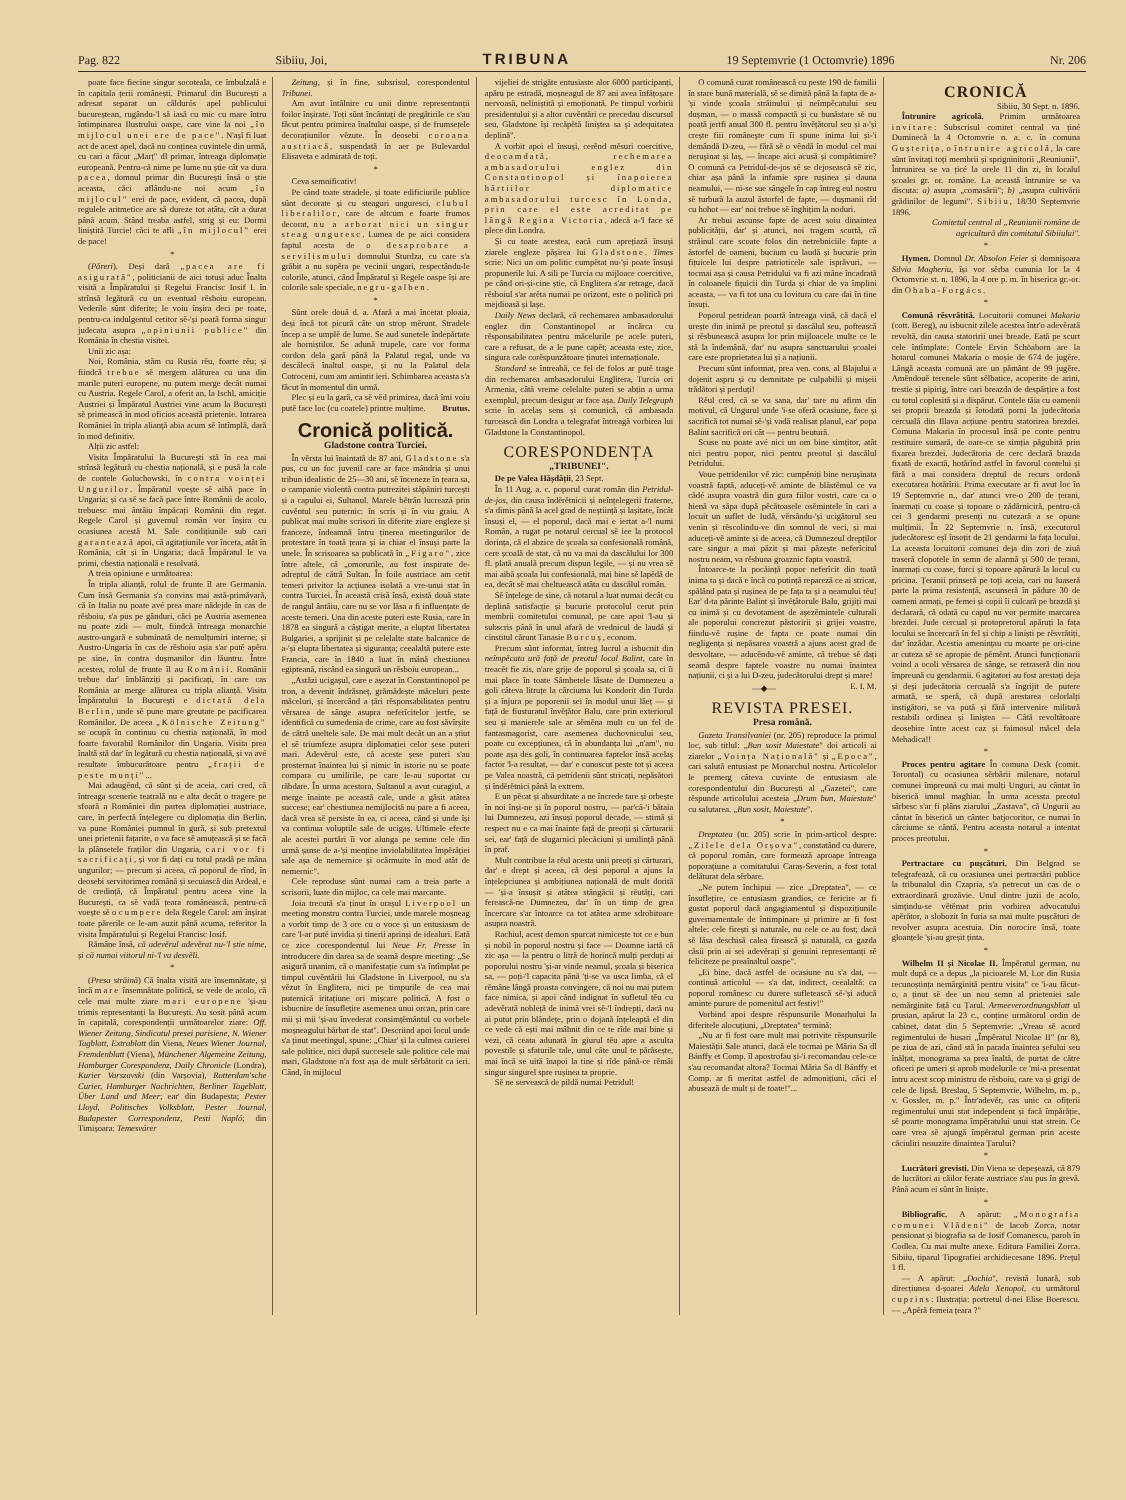Pag. 822 Sibiiu, Joi, TRIBUNA 19 Septemvrie (1 Octomvrie) 1896 Nr. 206
poate face fiecine singur socoteala, ce îmbulzală e în capitala țerii românești. Primarul din București a adresat separat un căldurós apel publicului bucureștean, rugându-'l să iasă cu mic cu mare întru întimpinarea Ilustrului oaspe, care vine la noi „în mijlocul unei ere de pace". N'așĭ fi luat act de acest apel, dacă nu conținea cuvintele din urmă, cu cari a făcut „Marț" dl primar, întreaga diplomație europeană. Pentru-că nime pe lume nu știe cât va dura pacea, domnul primar din București însă o știe aceasta, căci aflându-ne noi acum „în mijlocul" erei de pace, evident, că pacea, după regulele aritmetice are să dureze tot atâta, cât a durat până acum. Stând treaba astfel, strig și eu: Dormi liniștită Turcie! căci te afli „în mijlocul" erei de pace!
*
(Păreri). Deși dară „pacea are fi asigurată", politicianii de aici totuși aduc Înalta visită a Împăratului și Regelui Francisc Iosif I. în strînsă legătură cu un eventual rĕsboiu european. Vederile sûnt diferite; le voiu înșira deci pe toate, pentru-ca indulgentul cetitor sĕ-'și poată forma singur judecata asupra „opiniunii publice" din România în chestia visitei.
Unii zic așa:
Noi, România, stăm cu Rusia rĕu, foarte rĕu; și fiindcă trebue sĕ mergem alăturea cu una din marile puteri europene, nu putem merge decât numai cu Austria. Regele Carol, a oferit an, la Ischl, amiciție Austriei și Împăratul Austriei vine acum la București sĕ primească în mod oficios această prietenie. Intrarea României în tripla alianță abia acum sĕ întîmplă, dară în mod definitiv.
Alții zic astfel:
Visita Împăratului la București stă în cea mai strînsă legătură cu chestia națională, și e pusă la cale de contele Goluchowski, în contra voinței Ungurilor. Împăratul voește sĕ aibă pace în Ungaria; și ca sĕ se facă pace între Românii de acolo, trebuesc mai ântâiu împăcați Românii din regat. Regele Carol și guvernul român vor înșira cu ocasiunea acestă M. Sale condițiunile sub cari garantează apoi, că agitațiunile vor înceta, atât în România, cât și în Ungaria; dacă Împăratul le va primi, chestia națională e resolvată.
A treia opiniune e următoarea:
În tripla alianță, rolul de frunte îl are Germania. Cum însă Germania s'a convins mai astă-primăvară, că în Italia nu poate avé prea mare nădejde în cas de rĕsboiu, s'a pus pe gânduri, căci pe Austria asemenea nu poate zidi — mult, fiindcă întreaga monarchie austro-ungară e subminată de nemulțumiri interne; și Austro-Ungaria în cas de rĕsboiu așia s'ar putĕ apĕra pe sine, în contra dușmanilor din lăuntru. Între acestea, rolul de frunte îl au Românii. Românii trebue dar' îmblânziți și pacificați, în care cas România ar merge alăturea cu tripla alianță. Visita Împăratului la București e dictată dela Berlin, unde sĕ pune mare greutate pe pacificarea Românilor. De aceea „Kölnische Zeitung" se ocupă în continuu cu chestia națională, în mod foarte favorabil Românilor din Ungaria. Visita prea înaltă stă dar' în legătură cu chestia națională, și va avé resultate îmbucurătoare pentru „frații de peste munți"...
Mai adaugĕnd, că sûnt și de aceia, cari cred, că întreaga scenerie teatrală nu e alta decât o tragere pe sfoară a României din partea diplomației austriace, care, în perfectă înțelegere cu diplomația din Berlin, va pune României pumnul în gură, și sub pretextul unei prietenii fațarite, o va face sĕ amuțească și se facă la plânsetele fraților din Ungaria, cari vor fi sacrificați, și vor fi dați cu totul pradă pe mâna ungurilor; — precum și aceea, că poporul de rînd, în deosebi servitorimea română și secuiască din Ardeal, e de credință, că Împăratul pentru aceea vine la București, ca sĕ vadă țeara românească, pentru-că voește sĕ o cumpere dela Regele Carol: am înșirat toate părerile ce le-am auzit până acuma, referitor la visita Împăratului și Regelui Francisc Iosif.
Rămâne însă, că adevĕrul adevĕrat nu-'l știe nime, și că numai viitorul ni-'l va desvĕli.
*
(Presa străină) Că înalta visită are însemnătate, și încă mare însemnătate politică, se vede de acolo, că cele mai multe ziare mari europene 'și-au trimis representanți la București. Au sosit până acum în capitală, corespondenții următoarelor ziare: Off. Wiener Zeitung, Sindicatul presei parisiene, N. Wiener Tagblatt, Extrablatt din Viena, Neues Wiener Journal, Fremdenblatt (Viena), Münchener Algemeine Zeitung, Hamburger Corespondenz, Daily Chronicle (Londra), Kurier Varszavski (din Varșovia), Rotterdam'sche Curier, Hamburger Nachrichten, Berliner Tageblatt, Über Land und Meer; ear' din Budapesta; Pester Lloyd, Politisches Volksblatt, Pester Journal, Budapester Correspondenz, Pesti Napló; din Timișoara: Temesvárer
Zeitung, și în fine, subsrisul, corespondentul Tribunei.
Am avut întâlnire cu unii dintre representanții foilor înșirate. Toți sûnt încântați de pregătirile ce s'au făcut pentru primirea înaltului oaspe, și de frumsețele decorațiunilor vĕzute. În deosebi coroana austriacă, suspendată în aer pe Bulevardul Elisaveta e admirată de toți.
*
Ceva semnificativ!
Pe când toate stradele, și toate edificiurile publice sûnt decorate și cu steaguri unguresci, clubul liberalilor, care de altcum e foarte frumos decorat, nu a arborat nici un singur steag unguresc. Lumea de pe aici considera faptul acesta de o desaprobare a servilismului domnului Sturdza, cu care s'a grăbit a nu supĕra pe vecinii ungari, respectându-le colorile, atunci, când Împăratul și Regele oaspe își are colorile sale speciale, negru-galben.
*
Sûnt orele două d. a. Afară a mai încetat ploaia, deși încă tot picură câte un strop mĕrunt. Stradele încep a se umplĕ de lume. Se aud sunetele îndepărtate ale horniștilor. Se adună trupele, care vor forma cordon dela gară până la Palatul regal, unde va descălecă înaltul oaspe, și nu la Palatul dela Cotroceni, cum am amintit ieri. Schimbarea aceasta s'a făcut în momentul din urmă.
Plec și eu la gară, ca sĕ vĕd primirea, dacă îmi voiu putĕ face loc (cu coatele) printre mulțime. Brutus.
Cronică politică.
Gladstone contra Turciei.
În vĕrsta lui înaintată de 87 ani, Gladstone s'a pus, cu un foc juvenil care ar face mândria și unui tribun idealistic de 25—30 ani, sĕ înceneze în țeara sa, o campanie violentă contra putrezitei stăpâniri turcești și a capului ei, Sultanul. Marele bĕtrân lucrează prin cuvĕntul seu puternic: în scris și în viu graiu. A publicat mai multe scrisori în diferite ziare engleze și franceze, îndeamnă întru ținerea meetingurilor de protestare în toată țeara și ia chiar el însuși parte la unele. În scrisoarea sa publicată în „Figaro", zice între altele, că „omorurile, au fost inspirate de-adreptul de cătră Sultan. În foile austriace am cetit temeri privitor la acțiunea isolată a vre-unui stat în contra Turciei. În această crisă însă, există două state de rangul ântâiu, care nu se vor lăsa a fi influențate de aceste temeri. Una din aceste puteri este Rusia, care în 1878 ea singură a câștigat merite, a eluptat libertatea Bulgariei, a sprijinit și pe celelalte state balcanice de a-'și elupta libertatea și siguranța; ceealaltă putere este Francia, care în 1840 a luat în mână chestiunea egipteană, riscând ea singură un rĕsboiu european...
„Astăzi ucigașul, care e așezat în Constantinopol pe tron, a devenit îndrăsneț, grămădește măceluri peste măceluri, și încercând a țări rĕsponsabilitatea pentru vĕrsarea de sânge asupra neferîcitelor jertfe, se identifică cu sumedenia de crime, care au fost săvîrșite de cătră uneltele sale. De mai mult decât un an a știut el sĕ triumfeze asupra diplomației celor șese puteri mari. Adevĕrul este, că aceste șese puteri s'au prosternat înaintea lui și nimic în istorie nu se poate compara cu umilirile, pe care le-au suportat cu răbdare. În urma acestora, Sultanul a avut curagiul, a merge înainte pe această cale, unde a găsit atâtea succese; ear' chestiunea nemijlocită nu pare a fi aceea, dacă vrea sĕ persiste în ea, ci aceea, când și unde își va continua voluptile sale de ucigaș. Ultimele efecte ale acestei purtări îi vor alunga pe semne cele din urmă șanse de a-'și menține inviolabilitatea împĕrăției sale așa de nemernice și ocârmuite în mod atât de nemernic".
Cele reproduse sûnt numai cam a treia parte a scrisorii, luate din mijloc, ca cele mai marcante.
Joia trecută s'a ținut în orașul Liverpool un meeting monstru contra Turciei, unde marele moșneag a vorbit timp de 3 ore cu o voce și un entusiasm de care 'l-ar putĕ invidia și tinerii aprinși de idealuri. Eată ce zice corespondentul lui Neue Fr. Presse în introducere din darea sa de seamă despre meeting: „Se asigură unanim, că o manifestație cum s'a întîmplat pe timpul cuvĕntării lui Gladstone în Liverpool, nu s'a vĕzut în Englitera, nici pe timpurile de cea mai puternică iritațiune ori mișcare politică. A fost o isbucnire de însuflețire asemenea unui orcan, prin care mii și mii 'și-au învederat consimțĕmântul cu vorbele moșneagului bărbat de stat". Descriind apoi locul unde s'a ținut meetingul, spune: „Chiar' și la culmea carierei sale politice, nici după succesele sale politice cele mai mari, Gladstone n'a fost așa de mult sĕrbătorit ca ieri. Când, în mijlocul
vijeliei de strigăte entusiaste alor 6000 participanți, apăru pe estradă, moșneagul de 87 ani avea înfățoșare nervoasă, neliniștită și emoționată. Pe timpul vorbirii presidentului și a altor cuvĕntări ce precedau discursul seu, Gladstone își recăpĕtă liniștea sa și adequitatea deplină".
A vorbit apoi el însuși, cerĕnd mĕsuri coercitive, deocamdată, rechemarea ambasadorului englez din Constantinopol și înapoierea hârtiilor diplomatice ambasadorului turcesc în Londa, prin care el este acreditat pe lângă Regina Victoria, adecă a-'l face sĕ plece din Londra.
Și cu toate acestea, eacă cum aprețiază însuși ziarele engleze pășirea lui Gladstone. Times scrie: Nici un om politic cumpĕtat nu-'și poate însuși propunerile lui. A sili pe Turcia cu mijloace coercitive, pe când ori-și-cine știe, că Englitera s'ar retrage, dacă rĕsboiul s'ar arĕta numai pe orizont, este o politică pri mejdioasă și lașe.
Daily News declară, că rechemarea ambasadorului englez din Constantinopol ar încărca cu rĕsponsabilitatea pentru măcelurile pe acele puteri, care a refusat, de a le pune capĕt; aceasta este, zice, singura cale corĕspunzătoare ținutei internaționale.
Standard se întreabă, ce fel de folos ar putĕ trage din rechemarea ambasadorului Englitera, Turcia ori Armenia, câtă vreme celelalte puteri se abțin a urma exemplul, precum desigur ar face așa. Daily Telegraph scrie în acelaș sens și comunică, că ambasada turcească din Londra a telegrafat întreagă vorbirea lui Gladstone la Constantinopol.
CORESPONDENȚA
„TRIBUNEI".
De pe Valea Hășdății, 23 Sept.
În 11 Aug. a. c. poporul curat român din Petridul-de-jos, din causa îndĕrĕtnicii și neînțelegerii fraterne, s'a dimis până la acel grad de neștiință și lașitate, încât însuși el, — el poporul, dacă mai e iertat a-'l numi Român, a rugat pe notarul cercual sĕ iee la protocol dorința, că el abzice de școala sa confesională română, cere școală de stat, că nu va mai da dascălului lor 300 fl. plată anuală precum dispun legile, — și nu vrea sĕ mai aibă școala lui confesională, mai bine sĕ lapĕdă de ea, decât sĕ mai cheltuească atâta cu dascălul român.
Sĕ înțelege de sine, că notarul a luat numai decât cu deplină satisfacție și bucurie protocolul cerut prin membrii comitetului comunal, pe care apoi 'l-au și subscris până în unul afară de vrednicul de laudă și cinstitul cărunt Tanasie Burcuș, econom.
Precum sûnt informat, întreg lucrul a isbucnit din neîmpĕcata ură față de preotul local Balint, care în treacĕt fie zis, n'are grije de poporul și școala sa, ci îi mai place în toate Sâmbetele lăsate de Dumnezeu a goli câteva litruțe la cârciuma lui Kondorit din Turda și a înjura pe poporenii sei în modul unui lăeț — și față de fiusturatul învĕțător Balu, care prin exteriorul seu și manierele sale ar sĕmĕna mult cu un fel de fantasmagorist, care asemenea duchovnicului seu, poate cu excepțiunea, că în abundanța lui „n'am", nu poate așa des goli, în continuarea faptelor însă acelaș factor 'l-a resultat, — dar' e cunoscut peste tot și aceea pe Valea noastră, că petridenii sûnt stricați, nepăsători și îndĕrĕtnici până la extrem.
E un pĕcat și absurditate a ne încrede tare și orbește în noi înși-ne și în poporul nostru, — par'că-'i bătaia lui Dumnezeu, azi însuși poporul decade, — stimă și respect nu e ca mai înainte față de preoții și cărturarii sei, ear' față de slugarnici plecăciuni și umilință până în praf.
Mult contribue la rĕul acesta unii preoți și cărturari, dar' e drept și aceea, că deși poporul a ajuns la înțelepciunea și ambițiunea națională de mult dorită — 'și-a însușit și atâtea stângăcii și rĕutăți, cari ferească-ne Dumnezeu, dar' în un timp de grea încercare s'ar întoarce ca tot atâtea arme sdrobitoare asupra noastră.
Rachiul, acest demon spurcat nimicește tot ce e bun și nobil în poporul nostru și face — Doamne iartă că zic așa — la pentru o litră de horincă mulți perduți ai poporului nostru 'și-ar vinde neamul, școala și biserica sa, — poți-'l capacita până 'ți-se va usca limba, că el rĕmâne lângă proasta convingere, că noi nu mai putem face nimica, și apoi când indignat în sufletul tĕu cu adevĕrată nobleță de inimă vrei sĕ-'l îndrepți, dacă nu ai putut prin blândețe, prin o dojană înțeleaptă el din ce vede că ești mai mâhnit din ce te rîde mai bine și vezi, că ceata adunată în giurul tĕu apre a asculta povestile și sfaturile tale, unul câte unul te părăsește, mai încă se uită înapoi la tine și rîde până-ce rĕmâi singur singurel spre rușinea ta proprie.
Sĕ ne servească de pildă numai Petridul!
O comună curat românească cu peste 190 de familii în stare bună materială, sĕ se dimită până la fapta de a-'și vinde școala străinului și neîmpĕcatului seu dușman, — o massă compactă și cu bunăstare sĕ nu poată jertfi anual 300 fl. pentru învĕțătorul seu și a-'și crește fiii româneşte cum îi spune inima lui și-'i demândă D-zeu, — fără sĕ o vêndă în modul cel mai neruşinat și laș, — încape aici acusă și compătimire? O comună ca Petridul-de-jos sĕ se dejosească sĕ zic, chiar așa până la infamie spre rușinea și dauna neamului, — ni-se sue sângele în cap întreg eul nostru sĕ turbură la auzul ăstorfel de fapte, — dușmanii rîd cu hohot — ear' noi trebue sĕ înghițim la noduri.
Ar trebui ascunse fapte de acest soiu dinaintea publicității, dar' și atunci, noi tragem scurtă, că străinul care scoate folos din netrebniciile fapte a ăstorfel de oameni, bucium cu laudă și bucurie prin fițuicele lui despre patrioticele sale isprăvuri, — tocmai așa și causa Petridului va fi azi mâne încadrată în coloanele fițuicii din Turda și chiar de va împlini aceasta, — va fi tot una cu lovitura cu care dai în tine însuți.
Poporul petridean poartă întreaga vină, că dacă el urește din inimă pe preotul și dascălul seu, poftească și rĕsbunească asupra lor prin mijloacele multe ce le stă la îndemână, dar' nu asupra sanctuarului școalei care este proprietatea lui și a națiunii.
Precum sûnt informat, prea ven. cons. al Blajului a dojenit aspru și cu demnitate pe culpabilii și mișeii trădători și perduți!
Rĕul cred, că se va sana, dar' tare nu afirm din motivul, că Ungurul unde 'i-se oferă ocasiune, face și sacrifică tot numai sĕ-'și vadă realisat planul, ear' popa Balint sacrifică ori cât — pentru beutură.
Scuse nu poate avé nici un om bine simțitor, atât nici pentru popor, nici pentru preotul și dascălul Petridului.
Voue petridenilor vĕ zic: cumpĕniți bine neruşinata voastră faptă, aduceți-vĕ aminte de blăstĕmul ce va cădé asupra voastră din gura fiilor vostri, care ca o hienă va săpa după pĕcătoasele osĕmintele în cari a locuit un suflet de Iudă, vĕrsându-'și ucigătorul seu venin și rĕscolindu-ve din somnul de veci, și mai aduceți-vĕ aminte și de aceea, că Dumnezeul drepților care singur a mai păzit și mai păzește neferîcitul nostru neam, va rĕsbuna groaznic fapta voastră.
Întoarce-te la pocăință popor neferîcit din toată inima ta și dacă e încă cu putință repareză ce ai stricat, spălând pata și rușinea de pe fața ta și a neamului tĕu! Ear' d-ta părinte Balint și învĕțătorule Balu, grijiți mai cu inimă și cu devotament de așezĕmintele culturali ale poporului concrezut păstoririi și grijei voastre, fiindu-vĕ rușine de fapta ce poate numai din negligența și nepăsarea voastră a ajuns acest grad de desvoltare, — aducĕndu-vĕ aminte, că trebue sĕ dați seamă despre faptele voastre nu numai înaintea națiunii, ci și a lui D-zeu, judecătorului drept și mare! E. I. M.
—◆—
REVISTA PRESEI.
Presa română.
Gazeta Transilvaniei (nr. 205) reproduce la primul loc, sub titlul: „Bun sosit Maiestate" doi articoli ai ziarelor „Voința Națională" și „Epoca", cari salută entusiast pe Monarchul nostru. Articolelor le premerg câteva cuvinte de entusiasm ale corespondentului din București al „Gazetei", care rĕspunde articolului acesteia „Drum bun, Maiestate" cu salutarea. „Bun sosit, Maiestate".
*
Dreptatea (nr. 205) scrie în prim-articol despre: „Zilele dela Orșova", constatând cu durere, că poporul român, care formează aproape întreaga poporațiune a comitatului Caraș-Severin, a fost total delăturat dela sĕrbare.
„Ne putem închipui — zice „Dreptatea", — ce însuflețire, ce entusiasm grandios, ce fericire ar fi gustat poporul dacă angagiamentul și dispozițiunile guvernamentale de întimpinare și primire ar fi fost altele: cele firești și naturale, nu cele ce au fost; dacă sĕ lăsa deschisă calea firească și naturală, ca gazda căsii prin ai sei adevĕrați și genuini representanți sĕ feliciteze pe preaînaltul oaspe".
„Ei bine, dacă astfel de ocasiune nu s'a dat, — continuă articolul — s'a dat, indirect, ceealaltă: ca poporul românesc cu durere sufletească sĕ-'și aducă aminte purure de pomenitul act festiv!"
Vorbind apoi despre rĕspunsurile Monarhului la diferitele alocuțiuni, „Dreptatea" termină:
„Nu ar fi fost oare mult mai potrivite rĕspunsurile Maiestății Sale atunci, dacă ele tocmai pe Măria Sa dl Bánffy et Comp. îl apostrofau și-'i recomandau cele-ce s'au recomandat altora? Tocmai Măria Sa dl Bánffy et Comp. ar fi meritat astfel de admonițiuni, căci el abusează de mult și de toate!"...
CRONICĂ
Sibiiu, 30 Sept. n. 1896.
Întrunire agricolă. Primim următoarea invitare: Subscrisul comitet central va ținé Duminecă la 4 Octomvrie n. a. c. în comuna Gușterița, o întrunire agricolă, la care sûnt învitați toți membrii și sprigninitorii „Reuniunii". Întrunirea se va țicé la orele 11 din zi, în localul școalei gr. or. române. La această întrunire se va discuta: a) asupra „comasării"; b) „asupra cultivării grădinilor de legumi". Sibiiu, 18/30 Septemvrie 1896.
Comitetul central al „Reuniunii române de agricultură din comitatul Sibiiului".
*
Hymen. Domnul Dr. Absolon Feier și domnișoara Silvia Magheriu, își vor sĕrba cununia lor la 4 Octomvrie st. n. 1896, la 4 ore p. m. în biserica gr.-or. din Ohaba-Forgács.
*
Comună rĕsvrătită. Locuitorii comunei Makaria (cott. Bereg), au isbucnit zilele acestea într'o adevĕrată revoltă, din causa statoririi unei breade. Eată pe scurt cele întîmplate: Contele Ervin Schöaborn are la hotarul comunei Makaria o moșie de 674 de jugĕre. Lângă aceasta comună are un pământ de 99 jugĕre. Amĕndouĕ terenele sûnt sĕlbatice, acoperite de arini, trestie și pipirig, între cari breazda de despărțire a fost cu totul coplesită și a dispărut. Contele tăia cu oamenii sei proprii breazda și îotodată porni la judecătoria cercuală din Illava acțiune pentru statorirea brezdei. Comuna Makaria în procesul însă pe conte pentru restituire sumară, de oare-ce se simția păgubită prin fixarea brezdei. Judecătoria de cerc declară brazda fixată de exactă, hotărînd astfel în favorul contelui și fără a mai considera dreptul de recurs ordonă executarea hotărîrii. Prima executare ar fi avut loc în 19 Septemvrie n., dar' atunci vre-o 200 de țerani, înarmați cu coase și topoare o zădărniciră, pentru-că cei 3 gendarmi presenți nu cutezară a se opune mulțimii. În 22 Septemvrie n. însă, executorul judecătoresc eșĭ însoțit de 21 gendarmi la fața locului. La aceasta locuitorii comunei deja din zori de ziuă traseră clopotele în semn de alarmă și 500 de țerani, înarmați cu coase, furci și topoare apărură la locul cu pricina. Țeranii prinseră pe toți aceia, cari nu luaseră parte la prima resistență, ascunseră în pădure 30 de oameni armați, pe femei și copii îi culcară pe brazdă și declarară, că odată cu capul nu vor permite marcarea brezdei. Jude cercual și protopretorul apăruți la fața locului se încercară în fel și chip a liniști pe rĕsvrătiți, dar' înzădar. Acestia amenințau cu moarte pe ori-cine ar cuteza sĕ se apropie de pĕmĕnt. Atunci funcționarii voind a ocoli vĕrsarea de sânge, se retraseră din nou împreună cu gendarmii. 6 agitatori au fost arestați deja și deși judecătoria cercuală s'a îngrijit de putere armată, se speră, că după arestarea celorlalți instigători, se va pută și fără intervenire militară restabili ordinea și liniștea — Câtă revoltătoare deosebire între acest caz și faimosul măcel dela Mehadica!!
*
Proces pentru agitare În comuna Desk (comit. Torontal) cu ocasiunea sĕrbării milenare, notarul comunei împreună cu mai mulți Unguri, au cântat în biserică imnul maghiar. În urma acessta preotul sârbesc s'ar fi plâns ziarului „Zastava", că Ungurii au cântat în biserică un cântec batjocoritor, ce numai în cârciume se cântă. Pentru aceasta notarul a intentat proces preotului.
*
Pertractare cu pușcături. Din Belgrad se telegrafează, că cu ocasiunea unei pertractări publice la tribunalul din Czapria, s'a petrecut un cas de o extraordinară grozăvie. Unul dintre juzii de acolo, simțindu-se vĕtĕmat prin vorbirea advocatului apĕrător, a slobozit în furia sa mai multe pușcături de revolver asupra acestuia. Din norocire însă, toate gloanțele 'și-au greșit ținta.
*
Wilhelm II și Nicolae II. Împĕratul german, nu mult după ce a depus „la picioarele M. Lor din Rusia recunoștința nemărginită pentru visita" ce 'i-au făcut-o, a ținut sĕ dee un nou semn al prieteniei sale nemărginite față cu Țarul. Armeeverordnungsblatt ul prusian, apărut la 23 c., conține următorul ordin de cabinet, datat din 5 Septemvrie: „Vreau sĕ acord regimentului de husari „Împĕratul Nicolae II" (nr 8), pe ziua de azi, când stă în parada înaintea șefului seu înălțat, monograma sa prea înaltă, de purtat de către oficeri pe umeri și aprob modelurile ce 'mi-a presentat întru acest scop ministru de rĕsboiu, care va și grigi de cele de lipsă. Breslau, 5 Septemvrie, Wilhelm, m. p., v. Gossler, m. p." Într'adevĕr, cas unic ca ofițerii regimentului unui stat independent și facă împărăție, sĕ poarte monograma împĕratului unui stat strein. Ce oare vrea sĕ ajungă împĕratul german prin aceste căciuliri neauzite dinaintea Țarului?
*
Lucrători grevisti. Din Viena se depeșează, că 879 de lucrători ai căilor ferate austriace s'au pus în grevă. Până acum ei sûnt în liniște.
*
Bibliografic. A apărut: „Monografia comunei Vlădeni" de Iacob Zorca, notar pensionat și biografia sa de Iosif Comanescu, paroh în Codlea. Cu mai multe anexe. Editura Familiei Zorca. Sibiiu, tiparul Tipografiei archidiecesane 1896. Prețul 1 fl.
— A apărut: „Dochia", revistă lunară, sub direcțiunea d-șoarei Adela Xenopol, cu următorul cuprins: Ilustrația: portretul d-nei Elise Boerescu. — „Apĕră femeia țeara ?"